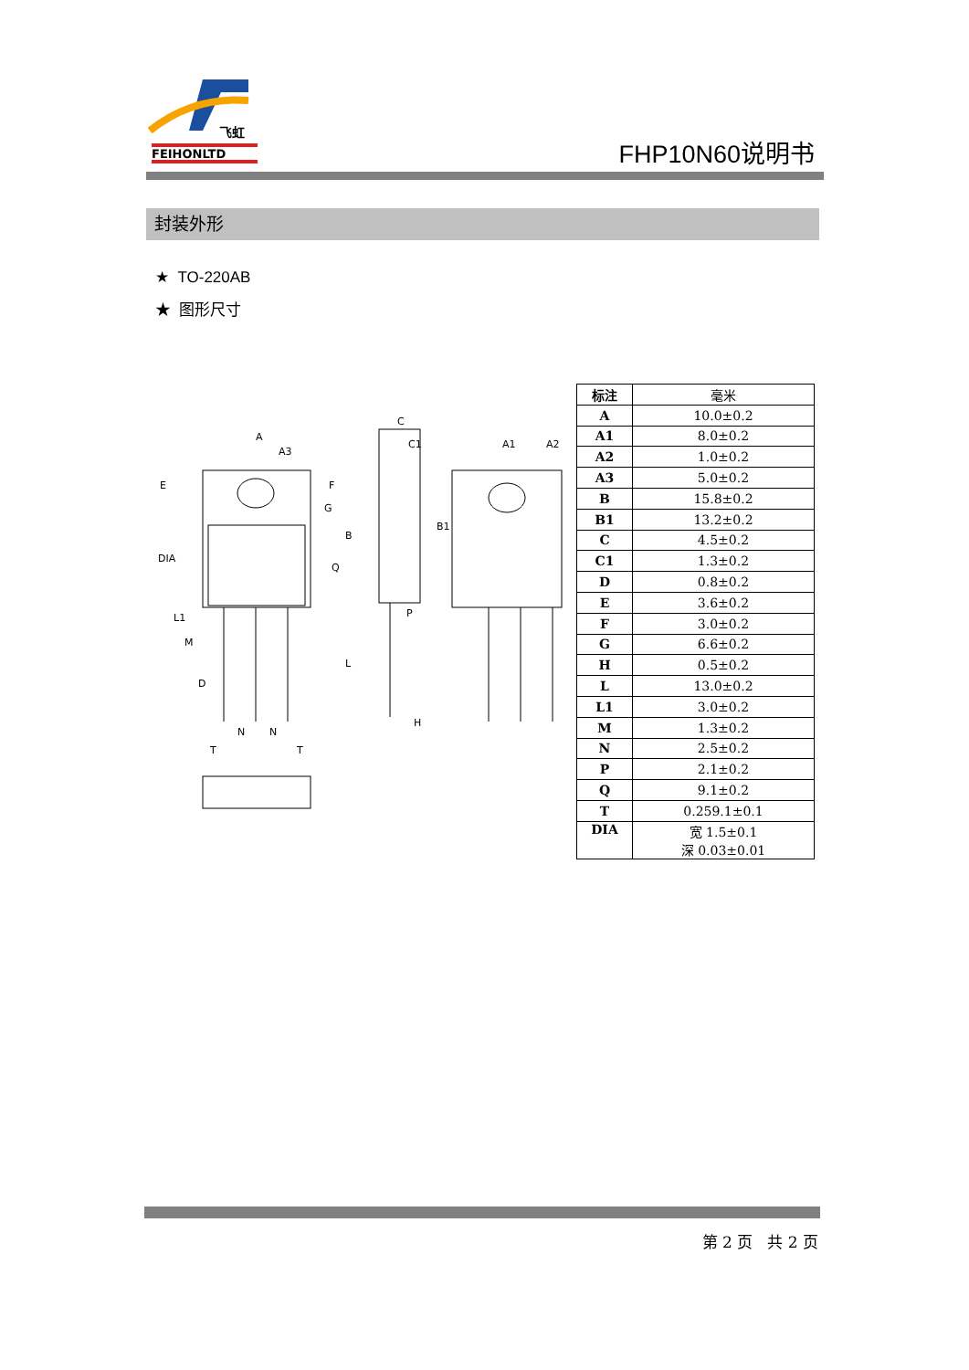飞虹
FEIHONLTD
FHP10N60说明书
封装外形
★ TO-220AB
★ 图形尺寸
A
A3
E
DIA
C
C1
A1
A2
P
H
N
N
D
M
T
T
B
Q
L
B1
L1
F
G
| 标注 | 毫米 |
| --- | --- |
| A | 10.0±0.2 |
| A1 | 8.0±0.2 |
| A2 | 1.0±0.2 |
| A3 | 5.0±0.2 |
| B | 15.8±0.2 |
| B1 | 13.2±0.2 |
| C | 4.5±0.2 |
| C1 | 1.3±0.2 |
| D | 0.8±0.2 |
| E | 3.6±0.2 |
| F | 3.0±0.2 |
| G | 6.6±0.2 |
| H | 0.5±0.2 |
| L | 13.0±0.2 |
| L1 | 3.0±0.2 |
| M | 1.3±0.2 |
| N | 2.5±0.2 |
| P | 2.1±0.2 |
| Q | 9.1±0.2 |
| T | 0.259.1±0.1 |
| DIA | 宽 1.5±0.1 深 0.03±0.01 |
第 2 页 共 2 页